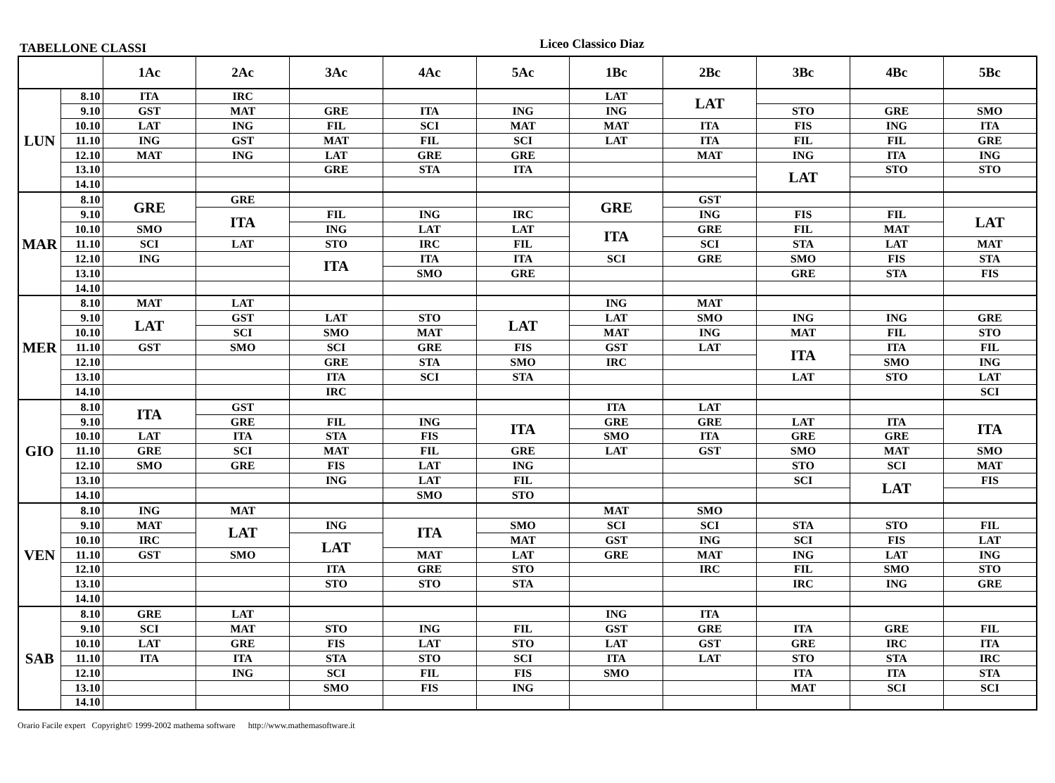TABELLONE CLASSI
Liceo Classico Diaz
| | | 1Ac | 2Ac | 3Ac | 4Ac | 5Ac | 1Bc | 2Bc | 3Bc | 4Bc | 5Bc |
| --- | --- | --- | --- | --- | --- | --- | --- | --- | --- | --- | --- |
| LUN | 8.10 | ITA | IRC | | | | LAT | LAT | | | |
| | 9.10 | GST | MAT | GRE | ITA | ING | ING | | STO | GRE | SMO |
| | 10.10 | LAT | ING | FIL | SCI | MAT | MAT | ITA | FIS | ING | ITA |
| | 11.10 | ING | GST | MAT | FIL | SCI | LAT | ITA | FIL | FIL | GRE |
| | 12.10 | MAT | ING | LAT | GRE | GRE | | MAT | ING | ITA | ING |
| | 13.10 | | | GRE | STA | ITA | | | LAT | STO | STO |
| | 14.10 | | | | | | | | | | |
| MAR | 8.10 | GRE | GRE | | | | GRE | GST | | | |
| | 9.10 | | ITA | FIL | ING | IRC | | ING | FIS | FIL | LAT |
| | 10.10 | SMO | | ING | LAT | LAT | ITA | GRE | FIL | MAT | |
| | 11.10 | SCI | LAT | STO | IRC | FIL | | SCI | STA | LAT | MAT |
| | 12.10 | ING | | ITA | ITA | ITA | SCI | GRE | SMO | FIS | STA |
| | 13.10 | | | | SMO | GRE | | | GRE | STA | FIS |
| | 14.10 | | | | | | | | | | |
| MER | 8.10 | MAT | LAT | | | | ING | MAT | | | |
| | 9.10 | LAT | GST | LAT | STO | LAT | LAT | SMO | ING | ING | GRE |
| | 10.10 | | SCI | SMO | MAT | | MAT | ING | MAT | FIL | STO |
| | 11.10 | GST | SMO | SCI | GRE | FIS | GST | LAT | ITA | ITA | FIL |
| | 12.10 | | | GRE | STA | SMO | IRC | | | SMO | ING |
| | 13.10 | | | ITA | SCI | STA | | | LAT | STO | LAT |
| | 14.10 | | | IRC | | | | | | | SCI |
| GIO | 8.10 | ITA | GST | | | | ITA | LAT | | | |
| | 9.10 | | GRE | FIL | ING | ITA | GRE | GRE | LAT | ITA | ITA |
| | 10.10 | LAT | ITA | STA | FIS | | SMO | ITA | GRE | GRE | |
| | 11.10 | GRE | SCI | MAT | FIL | GRE | LAT | GST | SMO | MAT | SMO |
| | 12.10 | SMO | GRE | FIS | LAT | ING | | | STO | SCI | MAT |
| | 13.10 | | | ING | LAT | FIL | | | SCI | LAT | FIS |
| | 14.10 | | | | SMO | STO | | | | | |
| VEN | 8.10 | ING | MAT | | | | MAT | SMO | | | |
| | 9.10 | MAT | LAT | ING | ITA | SMO | SCI | SCI | STA | STO | FIL |
| | 10.10 | IRC | | LAT | | MAT | GST | ING | SCI | FIS | LAT |
| | 11.10 | GST | SMO | | MAT | LAT | GRE | MAT | ING | LAT | ING |
| | 12.10 | | | ITA | GRE | STO | | IRC | FIL | SMO | STO |
| | 13.10 | | | STO | STO | STA | | | IRC | ING | GRE |
| | 14.10 | | | | | | | | | | |
| SAB | 8.10 | GRE | LAT | | | | ING | ITA | | | |
| | 9.10 | SCI | MAT | STO | ING | FIL | GST | GRE | ITA | GRE | FIL |
| | 10.10 | LAT | GRE | FIS | LAT | STO | LAT | GST | GRE | IRC | ITA |
| | 11.10 | ITA | ITA | STA | STO | SCI | ITA | LAT | STO | STA | IRC |
| | 12.10 | | ING | SCI | FIL | FIS | SMO | | ITA | ITA | STA |
| | 13.10 | | | SMO | FIS | ING | | | MAT | SCI | SCI |
| | 14.10 | | | | | | | | | | |
Orario Facile expert Copyright© 1999-2002 mathema software http://www.mathemasoftware.it